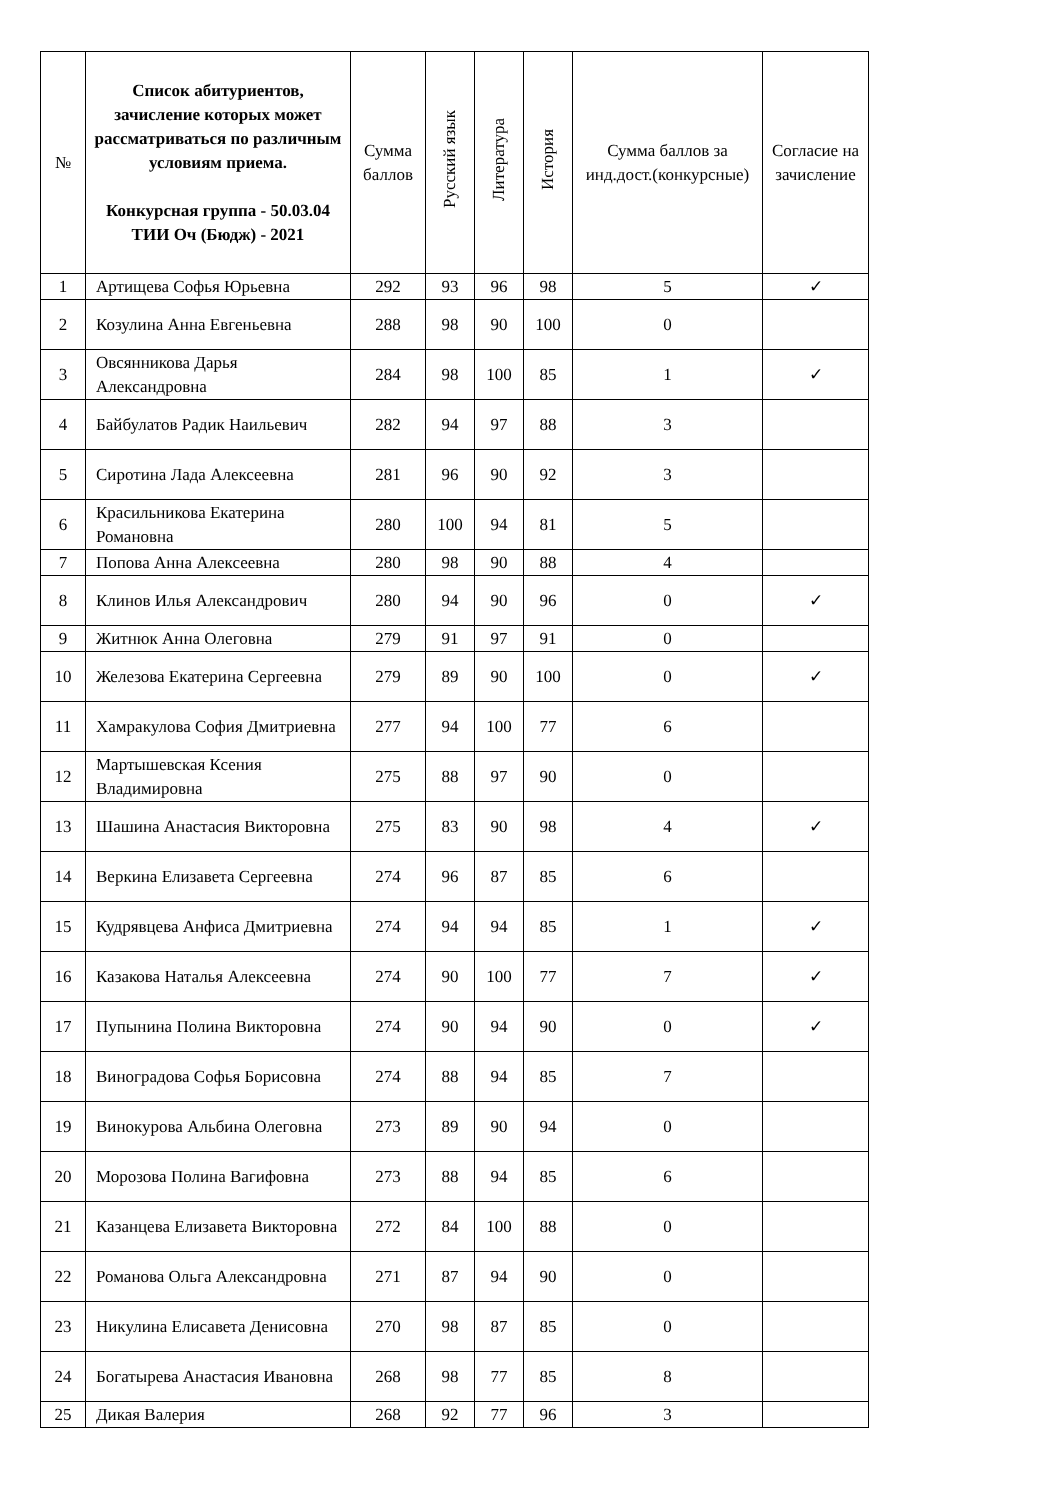| № | Список абитуриентов, зачисление которых может рассматриваться по различным условиям приема. Конкурсная группа - 50.03.04 ТИИ Оч (Бюдж) - 2021 | Сумма баллов | Русский язык | Литература | История | Сумма баллов за инд.дост.(конкурсные) | Согласие на зачисление |
| --- | --- | --- | --- | --- | --- | --- | --- |
| 1 | Артищева Софья Юрьевна | 292 | 93 | 96 | 98 | 5 | ✓ |
| 2 | Козулина Анна Евгеньевна | 288 | 98 | 90 | 100 | 0 | |
| 3 | Овсянникова Дарья Александровна | 284 | 98 | 100 | 85 | 1 | ✓ |
| 4 | Байбулатов Радик Наильевич | 282 | 94 | 97 | 88 | 3 | |
| 5 | Сиротина Лада Алексеевна | 281 | 96 | 90 | 92 | 3 | |
| 6 | Красильникова Екатерина Романовна | 280 | 100 | 94 | 81 | 5 | |
| 7 | Попова Анна Алексеевна | 280 | 98 | 90 | 88 | 4 | |
| 8 | Клинов Илья Александрович | 280 | 94 | 90 | 96 | 0 | ✓ |
| 9 | Житнюк Анна Олеговна | 279 | 91 | 97 | 91 | 0 | |
| 10 | Железова Екатерина Сергеевна | 279 | 89 | 90 | 100 | 0 | ✓ |
| 11 | Хамракулова София Дмитриевна | 277 | 94 | 100 | 77 | 6 | |
| 12 | Мартышевская Ксения Владимировна | 275 | 88 | 97 | 90 | 0 | |
| 13 | Шашина Анастасия Викторовна | 275 | 83 | 90 | 98 | 4 | ✓ |
| 14 | Веркина Елизавета Сергеевна | 274 | 96 | 87 | 85 | 6 | |
| 15 | Кудрявцева Анфиса Дмитриевна | 274 | 94 | 94 | 85 | 1 | ✓ |
| 16 | Казакова Наталья Алексеевна | 274 | 90 | 100 | 77 | 7 | ✓ |
| 17 | Пупынина Полина Викторовна | 274 | 90 | 94 | 90 | 0 | ✓ |
| 18 | Виноградова Софья Борисовна | 274 | 88 | 94 | 85 | 7 | |
| 19 | Винокурова Альбина Олеговна | 273 | 89 | 90 | 94 | 0 | |
| 20 | Морозова Полина Вагифовна | 273 | 88 | 94 | 85 | 6 | |
| 21 | Казанцева Елизавета Викторовна | 272 | 84 | 100 | 88 | 0 | |
| 22 | Романова Ольга Александровна | 271 | 87 | 94 | 90 | 0 | |
| 23 | Никулина Елисавета Денисовна | 270 | 98 | 87 | 85 | 0 | |
| 24 | Богатырева Анастасия Ивановна | 268 | 98 | 77 | 85 | 8 | |
| 25 | Дикая Валерия | 268 | 92 | 77 | 96 | 3 | |